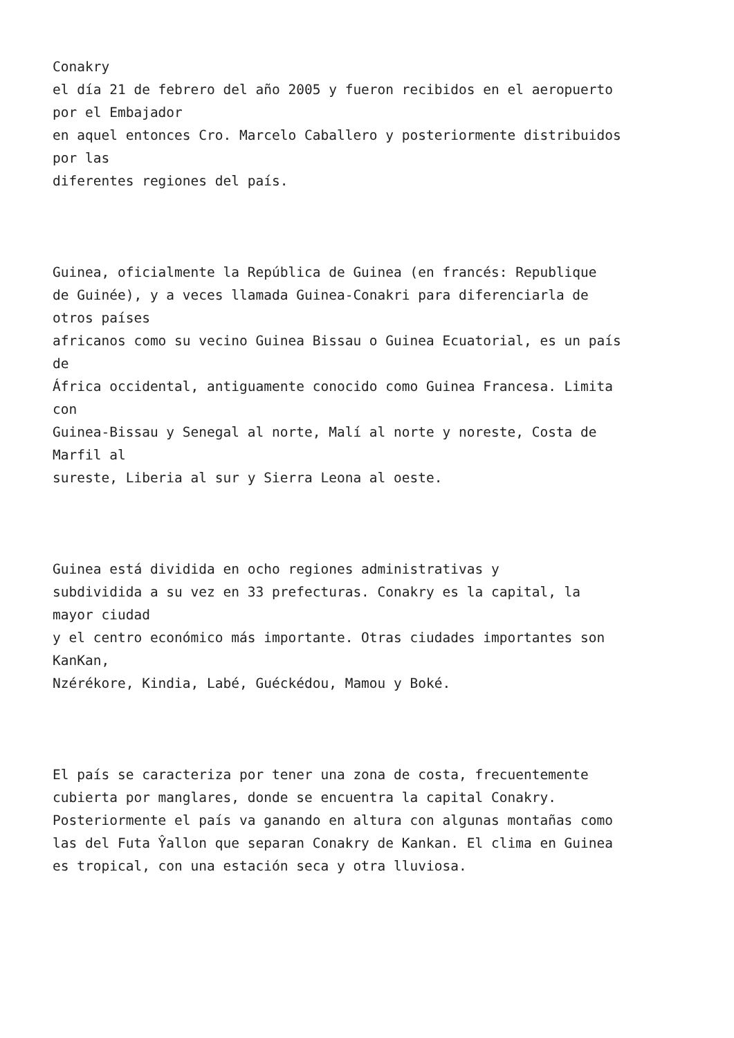Conakry el día 21 de febrero del año 2005 y fueron recibidos en el aeropuerto por el Embajador en aquel entonces Cro. Marcelo Caballero y posteriormente distribuidos por las diferentes regiones del país.
Guinea, oficialmente la República de Guinea (en francés: Republique de Guinée), y a veces llamada Guinea-Conakri para diferenciarla de otros países africanos como su vecino Guinea Bissau o Guinea Ecuatorial, es un país de África occidental, antiguamente conocido como Guinea Francesa. Limita con Guinea-Bissau y Senegal al norte, Malí al norte y noreste, Costa de Marfil al sureste, Liberia al sur y Sierra Leona al oeste.
Guinea está dividida en ocho regiones administrativas y subdividida a su vez en 33 prefecturas. Conakry es la capital, la mayor ciudad y el centro económico más importante. Otras ciudades importantes son KanKan, Nzérékore, Kindia, Labé, Guéckédou, Mamou y Boké.
El país se caracteriza por tener una zona de costa, frecuentemente cubierta por manglares, donde se encuentra la capital Conakry. Posteriormente el país va ganando en altura con algunas montañas como las del Futa Ŷallon que separan Conakry de Kankan. El clima en Guinea es tropical, con una estación seca y otra lluviosa.